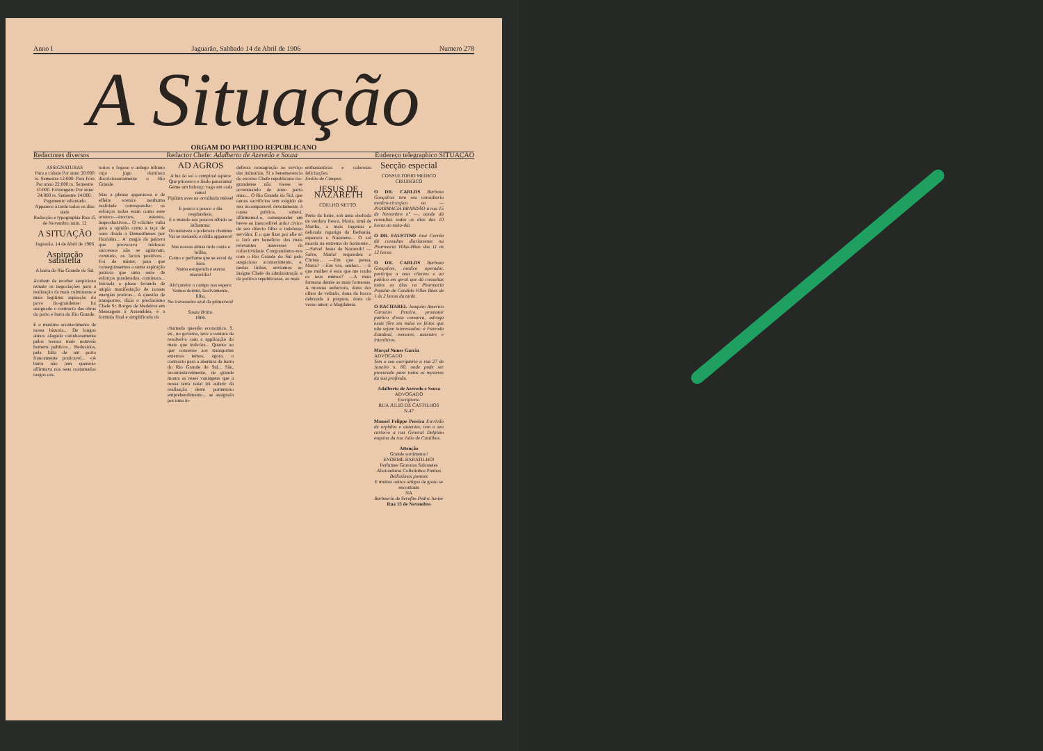Anno I Jaguarão, Sabbado 14 de Abril de 1906 Numero 278
A Situação
ORGAM DO PARTIDO REPUBLICANO
Redactores diversos Redactor Chefe: Adalberto de Azevedo e Souza Endereço telegraphico SITUAÇÃO
ASSIGNATURAS
Para a cidade Por anno 20:000 rs. Semestre 12:000. Para Fóra Por anno 22:000 rs. Semestre 13:000. Extrangeiro Por anno 24:000 rs. Semestre 14:000. Pagamento adiantado
Apparece á tarde todos os dias uteis
Redacção e typographia Rua 15 de Novembro num. 12
A SITUAÇÃO
Jaguarão, 14 de Abril de 1906
Aspiração satisfeita
A barra do Rio Grande do Sul
Acabam de receber auspicioso remate as negociações para a realisação da mais culminante e mais legitima aspiração do povo rio-grandense: foi assignado o contracto das obras do porto e barra do Rio Grande.
E o maximo acontecimento de nossa historia... De longos annos afagada carinhosamente pelos nossos mais notaveis homens publicos... Reduzidos, pela falta de um porto francamente praticavel... «A barra não tem quererá» affirmava nos seus costumados rasgos ora-
torios o fogoso e ardego tribuno cujo jugo dominou discricionariamente o Rio Grande.
Mas a phrase apparatosa e de effeito scenico nenhuma realidade correspondia: os esforços todos eram como esse arranco—inocuos, estereis, improductivos... O «cliché» valia para a opinião como a taça de ouro doada a Demosthenes por Haróalus... A' magia da palavra que provocava ruidosos successos não se agitavam, comtudo, os factos positivos... Foi de mister, para que conseguissemos a suma aspiração patricia que uma serie de esforços ponderados, continuos... Iniciada a phase fecunda de ampla manifestação de nossas energias praticas... A questão de transportes, dizia o preclarismo Chefe Sr. Borges de Medeiros em Mensagem á Assembléa, é a formula final e simplificada da
AD AGROS
A luz do sol o campinal aquéce
Que pitoresco e lindo panorama!
Geme um balouço vago em cada rama!
Pipilam aves na orvalhada mésse!
E pouco a pouco o dia resplandece,
E o mundo aos poucos rúbido se inflamma:
Da natureza a poderoza chamma
Vai se ateiando e rútila apparece!
Nas nossas almas tudo canta e brilha,
Como o perfume que se esvai da hóra
Numa estupenda e eterna maravilha!
Alviçareiro o campo nos espera:
Vamos dormir, lascivamente, filha,
No travesseiro azul da primavera!
Souza Britto.
1906.
chamada questão economica. S. ex., no governo, teve a ventura de resolvel-a com a applicação do meio que indicára... Quanto ao que concerne aos transportes externos temos, agora, o contracto para a abertura da barra do Rio Grande do Sul... São, incontestavelmente, de grande monta as reaes vantagens que a nossa terra natal irá auferir da realisação deste portentoso emprehendimento... se assignala por uma in-
defessa consagração ao serviço das industrias. Si a benemerencia do excelso Chefe republicano rio-grandense não viesse se accentuando de anno parra anno... O Rio Grande do Sul, que tantos sacrificios tem exigido de seu incomparavel devotamento á causa publica, saberá, affirmamol-o, corresponder em breve ao inexcedivel ardor civico de seu dilecto filho e indefesso servidor. E o que fizer por elle só o fará em beneficio dos mais relevantes interesses da collectividade. Congratulamo-nos com o Rio Grande do Sul pelo auspicioso acontecimento, e, nestas linhas, enviamos ao insigne Chefe da administração e da politica republicanas, as mais
enthusiasticas e calorosas felicitações.
Emilio de Campos.
JESUS DE NAZARETH
COELHO NETTO.
Perto da fonte, sob uma obobada de verdura fresca, Maria, irmã de Martha, a mais ingenua e delicada rapariga da Bethania, esperava o Nazareno... O sol morria na extrema do horisonte... —Salve! Jesus de Nazareth! —Salve, Maria! respondeu o Christo... —Em que pensa, Maria? —Em vós, senhor... —E que mulher é essa que me rouba os teus mimos? —A mais formosa dentre as mais formosas. A morena seductora, dona dos olhos de velludo, dona da bocca debruada á purpura, dona do vosso amor; a Magdalena.
Secção especial
CONSULTORIO MEDICO CIRURGICO
O DR. CARLOS Barbosa Gonçalves tem seu consultorio medico-cirurgico na — PHARMACIA BRANDÃO á rua 15 de Novembro n° —, aonde dá consultas todos os dias das 10 horas ao meio-dia
O DR. FAUSTINO José Corrêa dá consultas diariamente na Pharmacia Villas-Bôas das 11 ás 12 horas.
O DR. CARLOS Barboza Gonçalves, medico operador, participa a seus clientes e ao publico em geral que dá consultas todos os dias na Pharmacia Popular de Candido Villas Bôas de 1 ás 2 horas da tarde.
O BACHAREL Joaquim Americo Carneiro Pereira, promotor publico d'esta comarca, advoga neste fôro em todos os feitos que não sejam interessados: a Fazenda Estadual, menores, auzentes e interdictos.
Marçal Nunes Garcia
ADVOGADO
Tem o seu escriptorio a rua 27 de Janeiro n. 60, onde pode ser procurado para todos os mysteres da sua profissão.
Adalberto de Azevedo e Sousa
ADVOGADO
Escriptorio
RUA JULIO DE CASTILHOS N.47
Manoel Felippe Pereira Escrivão de orphãos e auzentes, tem o seu cartorio a rua General Delphim esquina da rua Julio de Castilhos.
Attenção
Grande sortimento!
ENORME BARATILHO!
Perfumes Gravatas Sabonetes Abotoaduras Collarinhos Punhos
Bellissimos postaes
E muitos outros artigos de gosto se encontram
NA
Barbearia de Serafim Pedra Junior
Rua 15 de Novembro